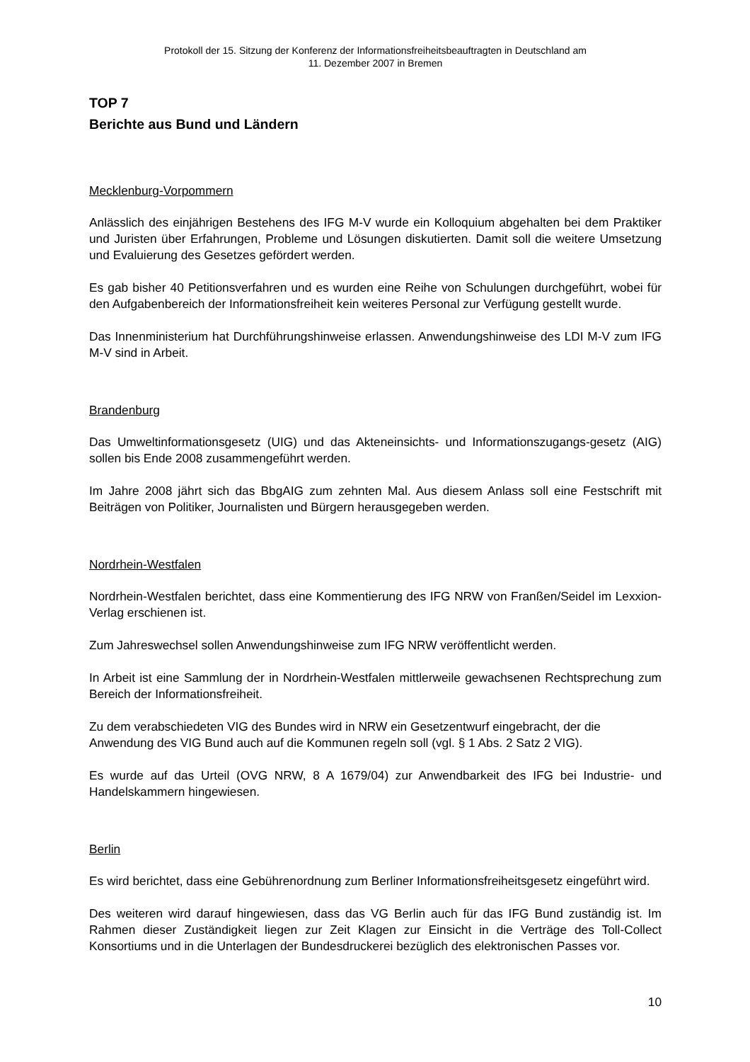Protokoll der 15. Sitzung der Konferenz der Informationsfreiheitsbeauftragten in Deutschland am
11. Dezember 2007 in Bremen
TOP 7
Berichte aus Bund und Ländern
Mecklenburg-Vorpommern
Anlässlich des einjährigen Bestehens des IFG M-V wurde ein Kolloquium abgehalten bei dem Praktiker und Juristen über Erfahrungen, Probleme und Lösungen diskutierten. Damit soll die weitere Umsetzung und Evaluierung des Gesetzes gefördert werden.
Es gab bisher 40 Petitionsverfahren und es wurden eine Reihe von Schulungen durchgeführt, wobei für den Aufgabenbereich der Informationsfreiheit kein weiteres Personal zur Verfügung gestellt wurde.
Das Innenministerium hat Durchführungshinweise erlassen. Anwendungshinweise des LDI M-V zum IFG M-V sind in Arbeit.
Brandenburg
Das Umweltinformationsgesetz (UIG) und das Akteneinsichts- und Informationszugangs-gesetz (AIG) sollen bis Ende 2008 zusammengeführt werden.
Im Jahre 2008 jährt sich das BbgAIG zum zehnten Mal. Aus diesem Anlass soll eine Festschrift mit Beiträgen von Politiker, Journalisten und Bürgern herausgegeben werden.
Nordrhein-Westfalen
Nordrhein-Westfalen berichtet, dass eine Kommentierung des IFG NRW von Franßen/Seidel im Lexxion-Verlag erschienen ist.
Zum Jahreswechsel sollen Anwendungshinweise zum IFG NRW veröffentlicht werden.
In Arbeit ist eine Sammlung der in Nordrhein-Westfalen mittlerweile gewachsenen Rechtsprechung zum Bereich der Informationsfreiheit.
Zu dem verabschiedeten VIG des Bundes wird in NRW ein Gesetzentwurf eingebracht, der die Anwendung des VIG Bund auch auf die Kommunen regeln soll (vgl. § 1 Abs. 2 Satz 2 VIG).
Es wurde auf das Urteil (OVG NRW, 8 A 1679/04) zur Anwendbarkeit des IFG bei Industrie- und Handelskammern hingewiesen.
Berlin
Es wird berichtet, dass eine Gebührenordnung zum Berliner Informationsfreiheitsgesetz eingeführt wird.
Des weiteren wird darauf hingewiesen, dass das VG Berlin auch für das IFG Bund zuständig ist. Im Rahmen dieser Zuständigkeit liegen zur Zeit Klagen zur Einsicht in die Verträge des Toll-Collect Konsortiums und in die Unterlagen der Bundesdruckerei bezüglich des elektronischen Passes vor.
10